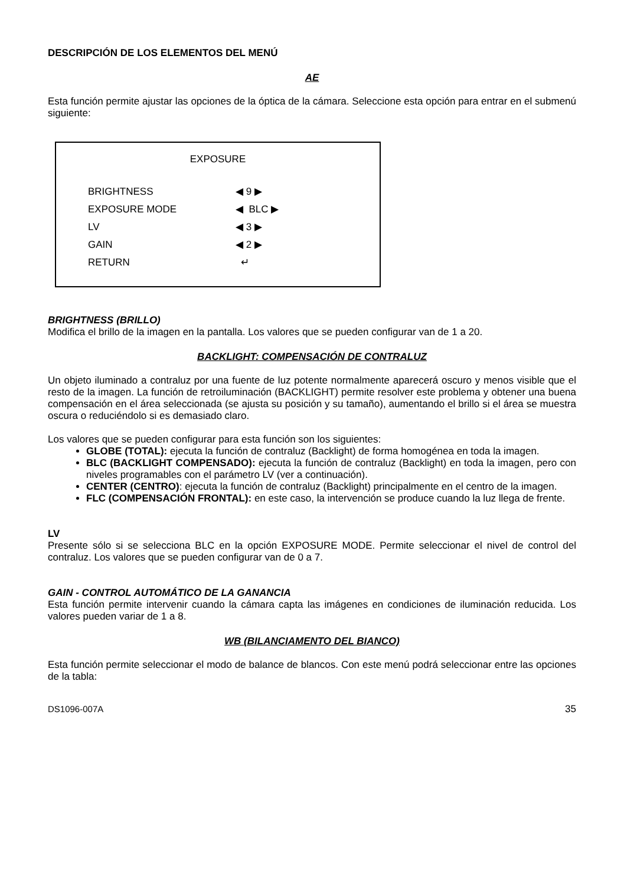DESCRIPCIÓN DE LOS ELEMENTOS DEL MENÚ
AE
Esta función permite ajustar las opciones de la óptica de la cámara. Seleccione esta opción para entrar en el submenú siguiente:
EXPOSURE
| BRIGHTNESS | ◀ 9 ▶ |
| EXPOSURE MODE | ◀ BLC ▶ |
| LV | ◀ 3 ▶ |
| GAIN | ◀ 2 ▶ |
| RETURN | ↵ |
BRIGHTNESS (BRILLO)
Modifica el brillo de la imagen en la pantalla. Los valores que se pueden configurar van de 1 a 20.
BACKLIGHT: COMPENSACIÓN DE CONTRALUZ
Un objeto iluminado a contraluz por una fuente de luz potente normalmente aparecerá oscuro y menos visible que el resto de la imagen. La función de retroiluminación (BACKLIGHT) permite resolver este problema y obtener una buena compensación en el área seleccionada (se ajusta su posición y su tamaño), aumentando el brillo si el área se muestra oscura o reduciéndolo si es demasiado claro.
Los valores que se pueden configurar para esta función son los siguientes:
GLOBE (TOTAL): ejecuta la función de contraluz (Backlight) de forma homogénea en toda la imagen.
BLC (BACKLIGHT COMPENSADO): ejecuta la función de contraluz (Backlight) en toda la imagen, pero con niveles programables con el parámetro LV (ver a continuación).
CENTER (CENTRO): ejecuta la función de contraluz (Backlight) principalmente en el centro de la imagen.
FLC (COMPENSACIÓN FRONTAL): en este caso, la intervención se produce cuando la luz llega de frente.
LV
Presente sólo si se selecciona BLC en la opción EXPOSURE MODE. Permite seleccionar el nivel de control del contraluz. Los valores que se pueden configurar van de 0 a 7.
GAIN - CONTROL AUTOMÁTICO DE LA GANANCIA
Esta función permite intervenir cuando la cámara capta las imágenes en condiciones de iluminación reducida. Los valores pueden variar de 1 a 8.
WB (BILANCIAMENTO DEL BIANCO)
Esta función permite seleccionar el modo de balance de blancos. Con este menú podrá seleccionar entre las opciones de la tabla:
DS1096-007A 35